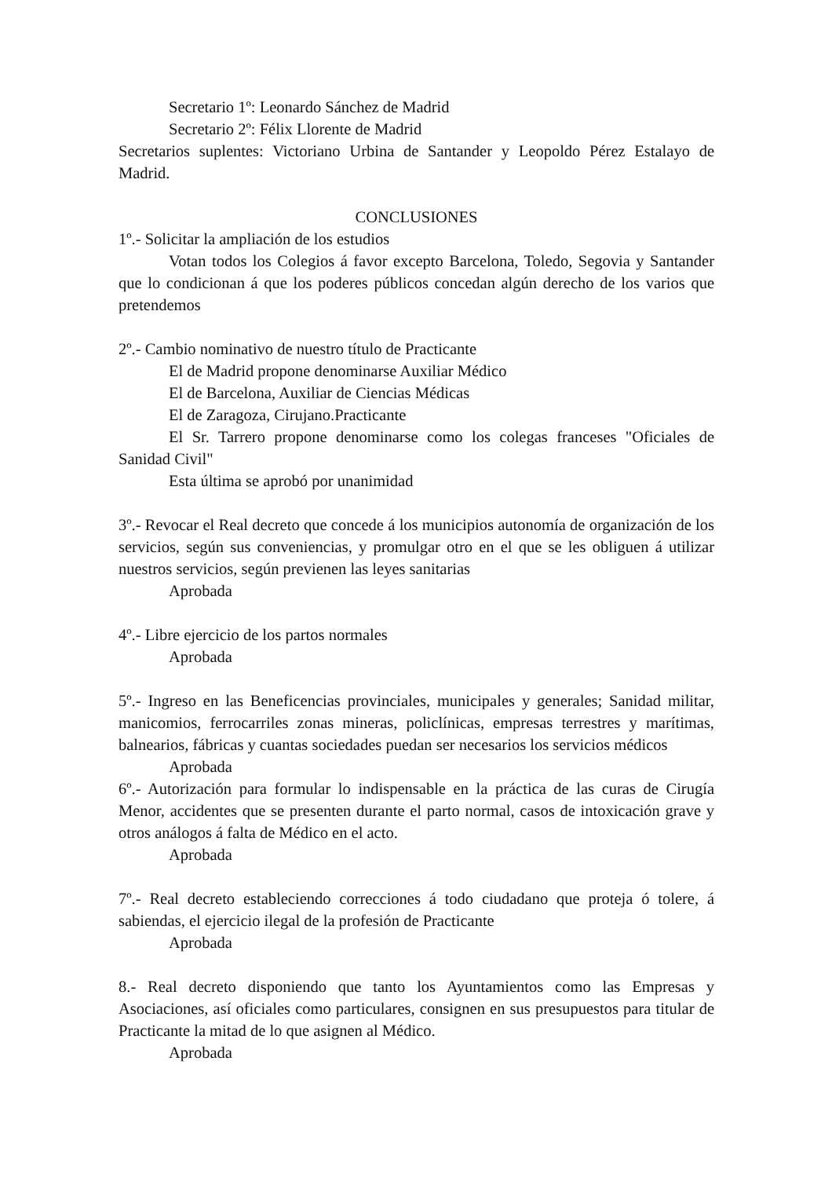Secretario 1º: Leonardo Sánchez de Madrid
Secretario 2º: Félix Llorente de Madrid
Secretarios suplentes: Victoriano Urbina de Santander y Leopoldo Pérez Estalayo de Madrid.
CONCLUSIONES
1º.- Solicitar la ampliación de los estudios
Votan todos los Colegios á favor excepto Barcelona, Toledo, Segovia y Santander que lo condicionan á que los poderes públicos concedan algún derecho de los varios que pretendemos
2º.- Cambio nominativo de nuestro título de Practicante
El de Madrid propone denominarse Auxiliar Médico
El de Barcelona, Auxiliar de Ciencias Médicas
El de Zaragoza, Cirujano.Practicante
El Sr. Tarrero propone denominarse como los colegas franceses "Oficiales de Sanidad Civil"
Esta última se aprobó por unanimidad
3º.- Revocar el Real decreto que concede á los municipios autonomía de organización de los servicios, según sus conveniencias, y promulgar otro en el que se les obliguen á utilizar nuestros servicios, según previenen las leyes sanitarias
Aprobada
4º.- Libre ejercicio de los partos normales
Aprobada
5º.- Ingreso en las Beneficencias provinciales, municipales y generales; Sanidad militar, manicomios, ferrocarriles zonas mineras, policlínicas, empresas terrestres y marítimas, balnearios, fábricas y cuantas sociedades puedan ser necesarios los servicios médicos
Aprobada
6º.- Autorización para formular lo indispensable en la práctica de las curas de Cirugía Menor, accidentes que se presenten durante el parto normal, casos de intoxicación grave y otros análogos á falta de Médico en el acto.
Aprobada
7º.- Real decreto estableciendo correcciones á todo ciudadano que proteja ó tolere, á sabiendas, el ejercicio ilegal de la profesión de Practicante
Aprobada
8.- Real decreto disponiendo que tanto los Ayuntamientos como las Empresas y Asociaciones, así oficiales como particulares, consignen en sus presupuestos para titular de Practicante la mitad de lo que asignen al Médico.
Aprobada